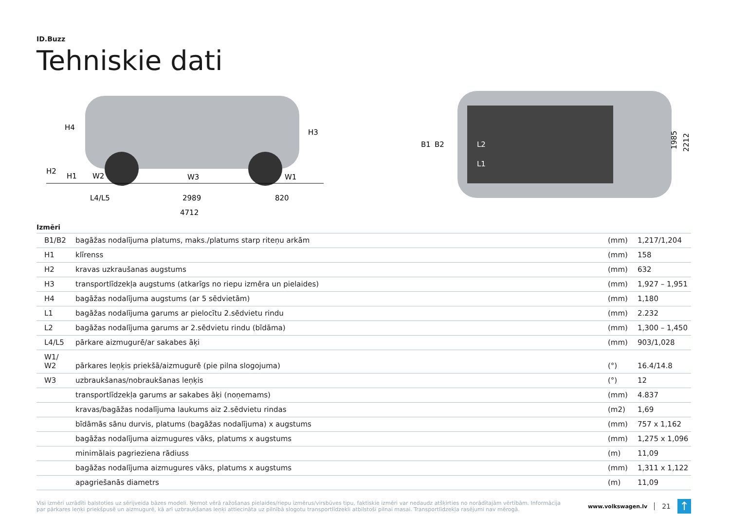ID.Buzz
Tehniskie dati
H4
H3
H2
H1
W2
W3
W1
L4/L5
2989
820
4712
B1
B2
L2
L1
1985
2212
Izmēri
| B1/B2 | bagāžas nodalījuma platums, maks./platums starp riteņu arkām | (mm) | 1,217/1,204 |
| H1 | klīrenss | (mm) | 158 |
| H2 | kravas uzkraušanas augstums | (mm) | 632 |
| H3 | transportlīdzekļa augstums (atkarīgs no riepu izmēra un pielaides) | (mm) | 1,927 – 1,951 |
| H4 | bagāžas nodalījuma augstums (ar 5 sēdvietām) | (mm) | 1,180 |
| L1 | bagāžas nodalījuma garums ar pielocītu 2.sēdvietu rindu | (mm) | 2.232 |
| L2 | bagāžas nodalījuma garums ar 2.sēdvietu rindu (bīdāma) | (mm) | 1,300 – 1,450 |
| L4/L5 | pārkare aizmugurē/ar sakabes āķi | (mm) | 903/1,028 |
| W1/ W2 | pārkares leņķis priekšā/aizmugurē (pie pilna slogojuma) | (°) | 16.4/14.8 |
| W3 | uzbraukšanas/nobraukšanas leņķis | (°) | 12 |
| | transportlīdzekļa garums ar sakabes āķi (noņemams) | (mm) | 4.837 |
| | kravas/bagāžas nodalījuma laukums aiz 2.sēdvietu rindas | (m2) | 1,69 |
| | bīdāmās sānu durvis, platums (bagāžas nodalījuma) x augstums | (mm) | 757 x 1,162 |
| | bagāžas nodalījuma aizmugures vāks, platums x augstums | (mm) | 1,275 x 1,096 |
| | minimālais pagrieziena rādiuss | (m) | 11,09 |
| | bagāžas nodalījuma aizmugures vāks, platums x augstums | (mm) | 1,311 x 1,122 |
| | apagriešanās diametrs | (m) | 11,09 |
Visi izmēri uzrādīti balstoties uz sērijveida bāzes modeli. Ņemot vērā ražošanas pielaides/riepu izmērus/virsbūves tipu, faktiskie izmēri var nedaudz atšķirties no norādītajām vērtībām. Informācija par pārkares leņķi priekšpusē un aizmugurē, kā arī uzbraukšanas leņķi attiecināta uz pilnībā slogotu transportlīdzekli atbilstoši pilnai masai. Transportlīdzekļa rasējumi nav mērogā.
www.volkswagen.lv 21 ↑